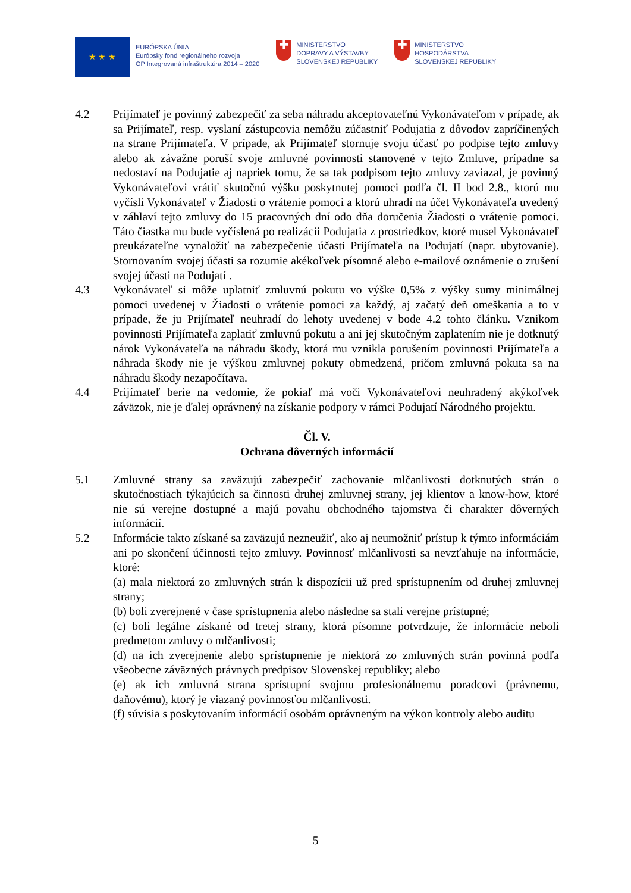★ ★ ★
EURÓPSKA ÚNIA
Európsky fond regionálneho rozvoja
OP Integrovaná infraštruktúra 2014 – 2020
✚
MINISTERSTVO
DOPRAVY A VÝSTAVBY
SLOVENSKEJ REPUBLIKY
✚
MINISTERSTVO
HOSPODÁRSTVA
SLOVENSKEJ REPUBLIKY
4.2 Prijímateľ je povinný zabezpečiť za seba náhradu akceptovateľnú Vykonávateľom v prípade, ak sa Prijímateľ, resp. vyslaní zástupcovia nemôžu zúčastniť Podujatia z dôvodov zapríčinených na strane Prijímateľa. V prípade, ak Prijímateľ stornuje svoju účasť po podpise tejto zmluvy alebo ak závažne poruší svoje zmluvné povinnosti stanovené v tejto Zmluve, prípadne sa nedostaví na Podujatie aj napriek tomu, že sa tak podpisom tejto zmluvy zaviazal, je povinný Vykonávateľovi vrátiť skutočnú výšku poskytnutej pomoci podľa čl. II bod 2.8., ktorú mu vyčísli Vykonávateľ v Žiadosti o vrátenie pomoci a ktorú uhradí na účet Vykonávateľa uvedený v záhlaví tejto zmluvy do 15 pracovných dní odo dňa doručenia Žiadosti o vrátenie pomoci. Táto čiastka mu bude vyčíslená po realizácii Podujatia z prostriedkov, ktoré musel Vykonávateľ preukázateľne vynaložiť na zabezpečenie účasti Prijímateľa na Podujatí (napr. ubytovanie). Stornovaním svojej účasti sa rozumie akékoľvek písomné alebo e-mailové oznámenie o zrušení svojej účasti na Podujatí .
4.3 Vykonávateľ si môže uplatniť zmluvnú pokutu vo výške 0,5% z výšky sumy minimálnej pomoci uvedenej v Žiadosti o vrátenie pomoci za každý, aj začatý deň omeškania a to v prípade, že ju Prijímateľ neuhradí do lehoty uvedenej v bode 4.2 tohto článku. Vznikom povinnosti Prijímateľa zaplatiť zmluvnú pokutu a ani jej skutočným zaplatením nie je dotknutý nárok Vykonávateľa na náhradu škody, ktorá mu vznikla porušením povinnosti Prijímateľa a náhrada škody nie je výškou zmluvnej pokuty obmedzená, pričom zmluvná pokuta sa na náhradu škody nezapočítava.
4.4 Prijímateľ berie na vedomie, že pokiaľ má voči Vykonávateľovi neuhradený akýkoľvek záväzok, nie je ďalej oprávnený na získanie podpory v rámci Podujatí Národného projektu.
Čl. V.
Ochrana dôverných informácií
5.1 Zmluvné strany sa zaväzujú zabezpečiť zachovanie mlčanlivosti dotknutých strán o skutočnostiach týkajúcich sa činnosti druhej zmluvnej strany, jej klientov a know-how, ktoré nie sú verejne dostupné a majú povahu obchodného tajomstva či charakter dôverných informácií.
5.2 Informácie takto získané sa zaväzujú nezneužiť, ako aj neumožniť prístup k týmto informáciám ani po skončení účinnosti tejto zmluvy. Povinnosť mlčanlivosti sa nevzťahuje na informácie, ktoré:
(a) mala niektorá zo zmluvných strán k dispozícii už pred sprístupnením od druhej zmluvnej strany;
(b) boli zverejnené v čase sprístupnenia alebo následne sa stali verejne prístupné;
(c) boli legálne získané od tretej strany, ktorá písomne potvrdzuje, že informácie neboli predmetom zmluvy o mlčanlivosti;
(d) na ich zverejnenie alebo sprístupnenie je niektorá zo zmluvných strán povinná podľa všeobecne záväzných právnych predpisov Slovenskej republiky; alebo
(e) ak ich zmluvná strana sprístupní svojmu profesionálnemu poradcovi (právnemu, daňovému), ktorý je viazaný povinnosťou mlčanlivosti.
(f) súvisia s poskytovaním informácií osobám oprávneným na výkon kontroly alebo auditu
5